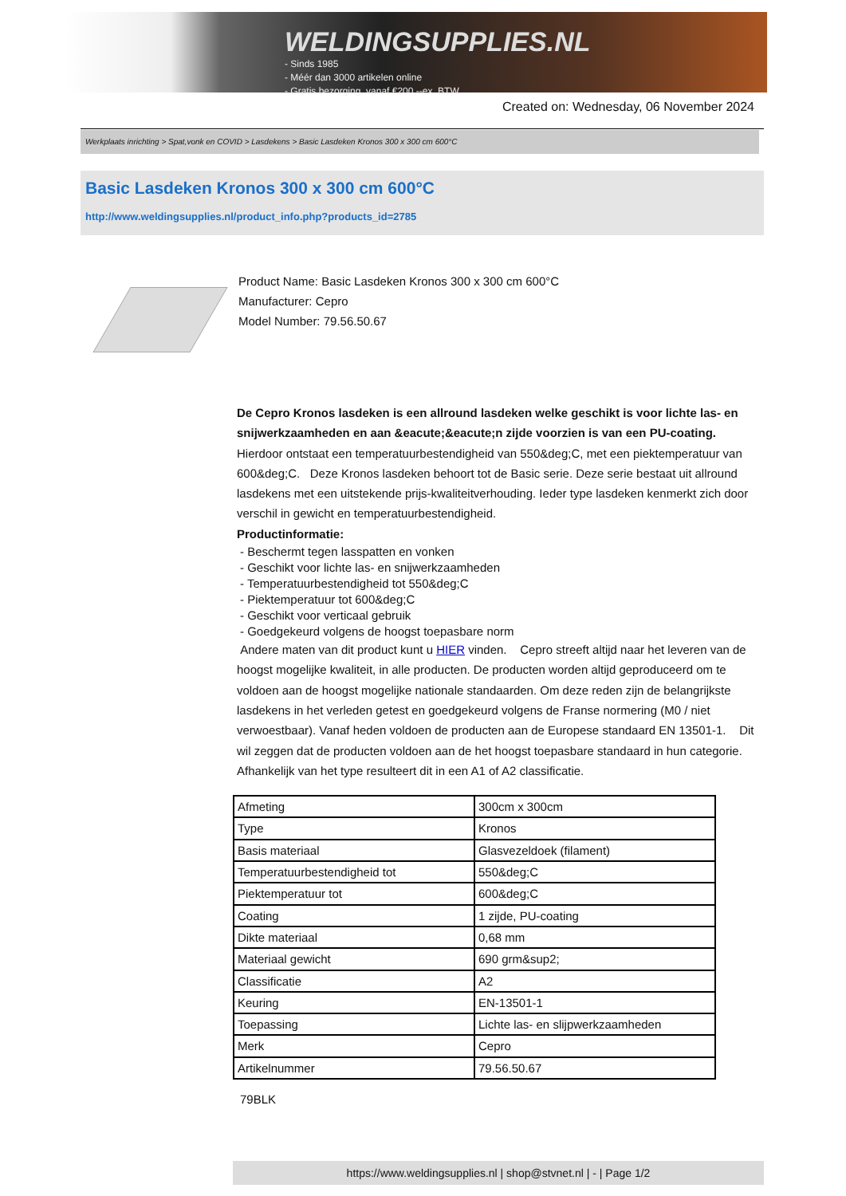WELDINGSUPPLIES.NL
- Sinds 1985
- Méér dan 3000 artikelen online
- Gratis bezorging, vanaf €200,--ex. BTW
Created on: Wednesday, 06 November 2024
Werkplaats inrichting > Spat,vonk en COVID > Lasdekens > Basic Lasdeken Kronos 300 x 300 cm 600°C
Basic Lasdeken Kronos 300 x 300 cm 600°C
http://www.weldingsupplies.nl/product_info.php?products_id=2785
Product Name: Basic Lasdeken Kronos 300 x 300 cm 600°C
Manufacturer: Cepro
Model Number: 79.56.50.67
De Cepro Kronos lasdeken is een allround lasdeken welke geschikt is voor lichte las- en snijwerkzaamheden en aan &eacute;&eacute;n zijde voorzien is van een PU-coating. Hierdoor ontstaat een temperatuurbestendigheid van 550&deg;C, met een piektemperatuur van 600&deg;C. Deze Kronos lasdeken behoort tot de Basic serie. Deze serie bestaat uit allround lasdekens met een uitstekende prijs-kwaliteitverhouding. Ieder type lasdeken kenmerkt zich door verschil in gewicht en temperatuurbestendigheid.
Productinformatie:
- Beschermt tegen lasspatten en vonken
- Geschikt voor lichte las- en snijwerkzaamheden
- Temperatuurbestendigheid tot 550&deg;C
- Piektemperatuur tot 600&deg;C
- Geschikt voor verticaal gebruik
- Goedgekeurd volgens de hoogst toepasbare norm
Andere maten van dit product kunt u HIER vinden. Cepro streeft altijd naar het leveren van de hoogst mogelijke kwaliteit, in alle producten. De producten worden altijd geproduceerd om te voldoen aan de hoogst mogelijke nationale standaarden. Om deze reden zijn de belangrijkste lasdekens in het verleden getest en goedgekeurd volgens de Franse normering (M0 / niet verwoestbaar). Vanaf heden voldoen de producten aan de Europese standaard EN 13501-1. Dit wil zeggen dat de producten voldoen aan de het hoogst toepasbare standaard in hun categorie. Afhankelijk van het type resulteert dit in een A1 of A2 classificatie.
| Afmeting | 300cm x 300cm |
| Type | Kronos |
| Basis materiaal | Glasvezeldoek (filament) |
| Temperatuurbestendigheid tot | 550&deg;C |
| Piektemperatuur tot | 600&deg;C |
| Coating | 1 zijde, PU-coating |
| Dikte materiaal | 0,68 mm |
| Materiaal gewicht | 690 grm&sup2; |
| Classificatie | A2 |
| Keuring | EN-13501-1 |
| Toepassing | Lichte las- en slijpwerkzaamheden |
| Merk | Cepro |
| Artikelnummer | 79.56.50.67 |
79BLK
https://www.weldingsupplies.nl | shop@stvnet.nl | - | Page 1/2